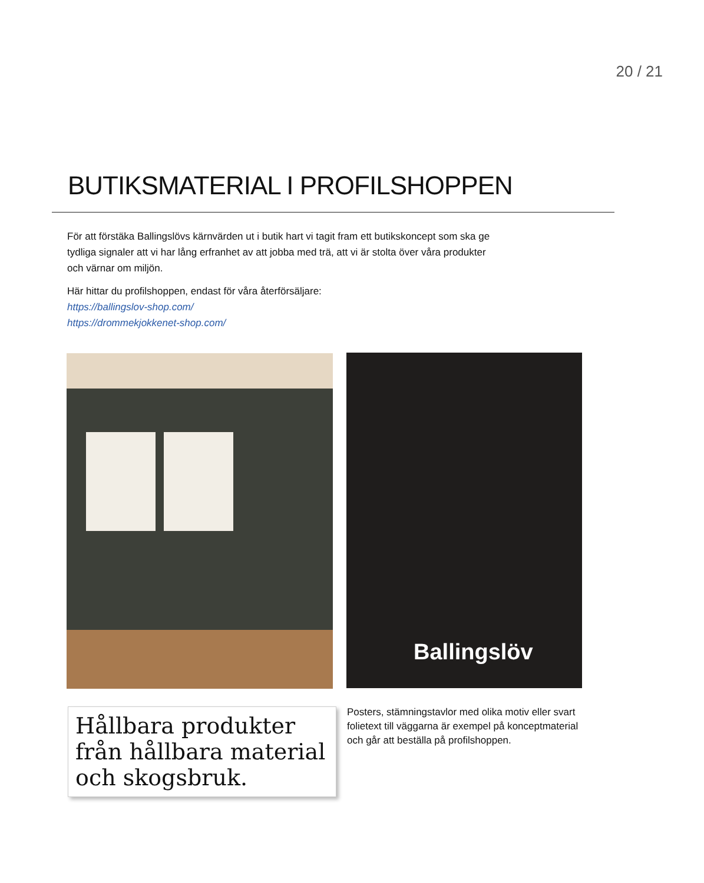20 / 21
BUTIKSMATERIAL I PROFILSHOPPEN
För att förstäka Ballingslövs kärnvärden ut i butik hart vi tagit fram ett butikskoncept som ska ge tydliga signaler att vi har lång erfranhet av att jobba med trä, att vi är stolta över våra produkter och värnar om miljön.
Här hittar du profilshoppen, endast för våra återförsäljare:
https://ballingslov-shop.com/
https://drommekjokkenet-shop.com/
Ballingslöv
Hållbara produkter från hållbara material och skogsbruk.
Posters, stämningstavlor med olika motiv eller svart folietext till väggarna är exempel på konceptmaterial och går att beställa på profilshoppen.